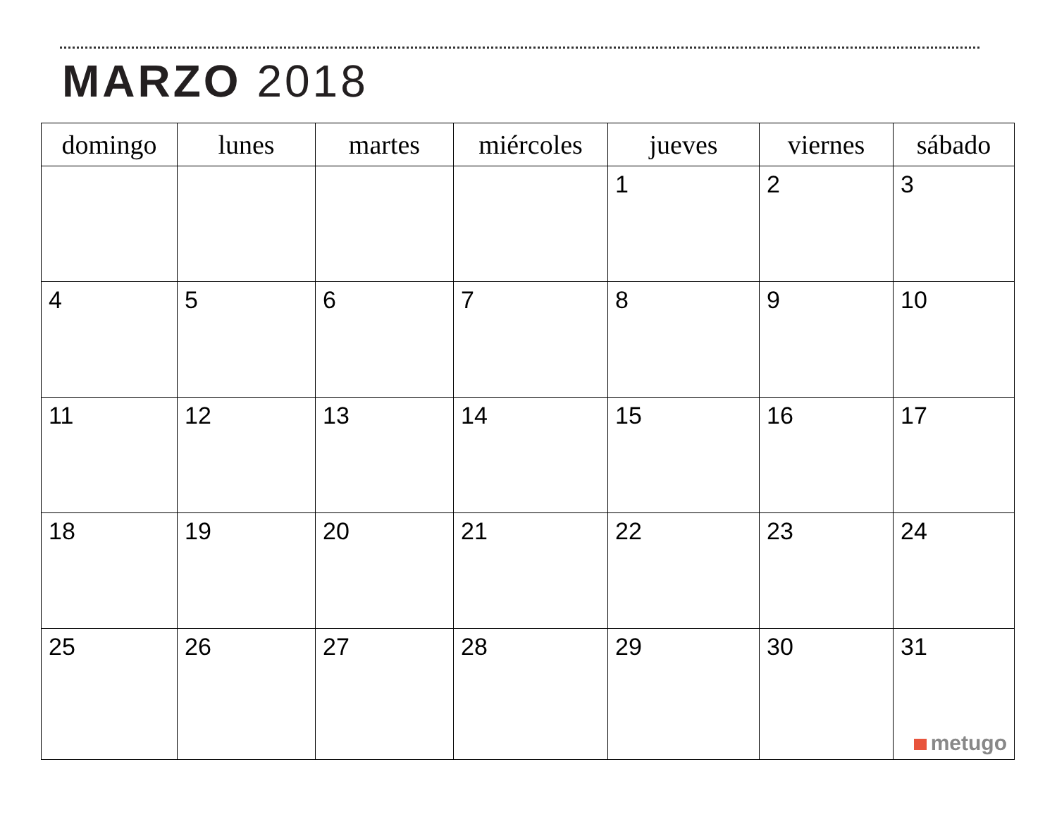MARZO 2018
| domingo | lunes | martes | miércoles | jueves | viernes | sábado |
| --- | --- | --- | --- | --- | --- | --- |
| | | | | 1 | 2 | 3 |
| 4 | 5 | 6 | 7 | 8 | 9 | 10 |
| 11 | 12 | 13 | 14 | 15 | 16 | 17 |
| 18 | 19 | 20 | 21 | 22 | 23 | 24 |
| 25 | 26 | 27 | 28 | 29 | 30 | 31 metugo |